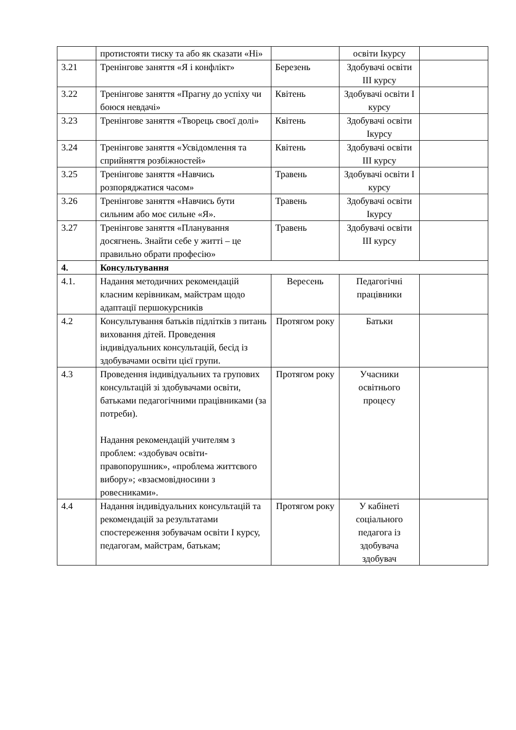| | протистояти тиску та або як сказати «Ні» | | освіти Ікурсу | |
| 3.21 | Тренінгове заняття «Я і конфлікт» | Березень | Здобувачі освіти ІІІ курсу | |
| 3.22 | Тренінгове заняття «Прагну до успіху чи боюся невдачі» | Квітень | Здобувачі освіти І курсу | |
| 3.23 | Тренінгове заняття «Творець своєї долі» | Квітень | Здобувачі освіти Ікурсу | |
| 3.24 | Тренінгове заняття «Усвідомлення та сприйняття розбіжностей» | Квітень | Здобувачі освіти ІІІ курсу | |
| 3.25 | Тренінгове заняття «Навчись розпоряджатися часом» | Травень | Здобувачі освіти І курсу | |
| 3.26 | Тренінгове заняття «Навчись бути сильним або моє сильне «Я». | Травень | Здобувачі освіти Ікурсу | |
| 3.27 | Тренінгове заняття «Планування досягнень. Знайти себе у житті – це правильно обрати професію» | Травень | Здобувачі освіти ІІІ курсу | |
| 4. | Консультування | | | |
| 4.1. | Надання методичних рекомендацій класним керівникам, майстрам щодо адаптації першокурсників | Вересень | Педагогічні працівники | |
| 4.2 | Консультування батьків підлітків з питань виховання дітей. Проведення індивідуальних консультацій, бесід із здобувачами освіти цієї групи. | Протягом року | Батьки | |
| 4.3 | Проведення індивідуальних та групових консультацій зі здобувачами освіти, батьками педагогічними працівниками (за потреби). Надання рекомендацій учителям з проблем: «здобувач освіти-правопорушник», «проблема життєвого вибору»; «взаємовідносини з ровесниками». | Протягом року | Учасники освітнього процесу | |
| 4.4 | Надання індивідуальних консультацій та рекомендацій за результатами спостереження зобувачам освіти І курсу, педагогам, майстрам, батькам; | Протягом року | У кабінеті соціального педагога із здобувача здобувач | |